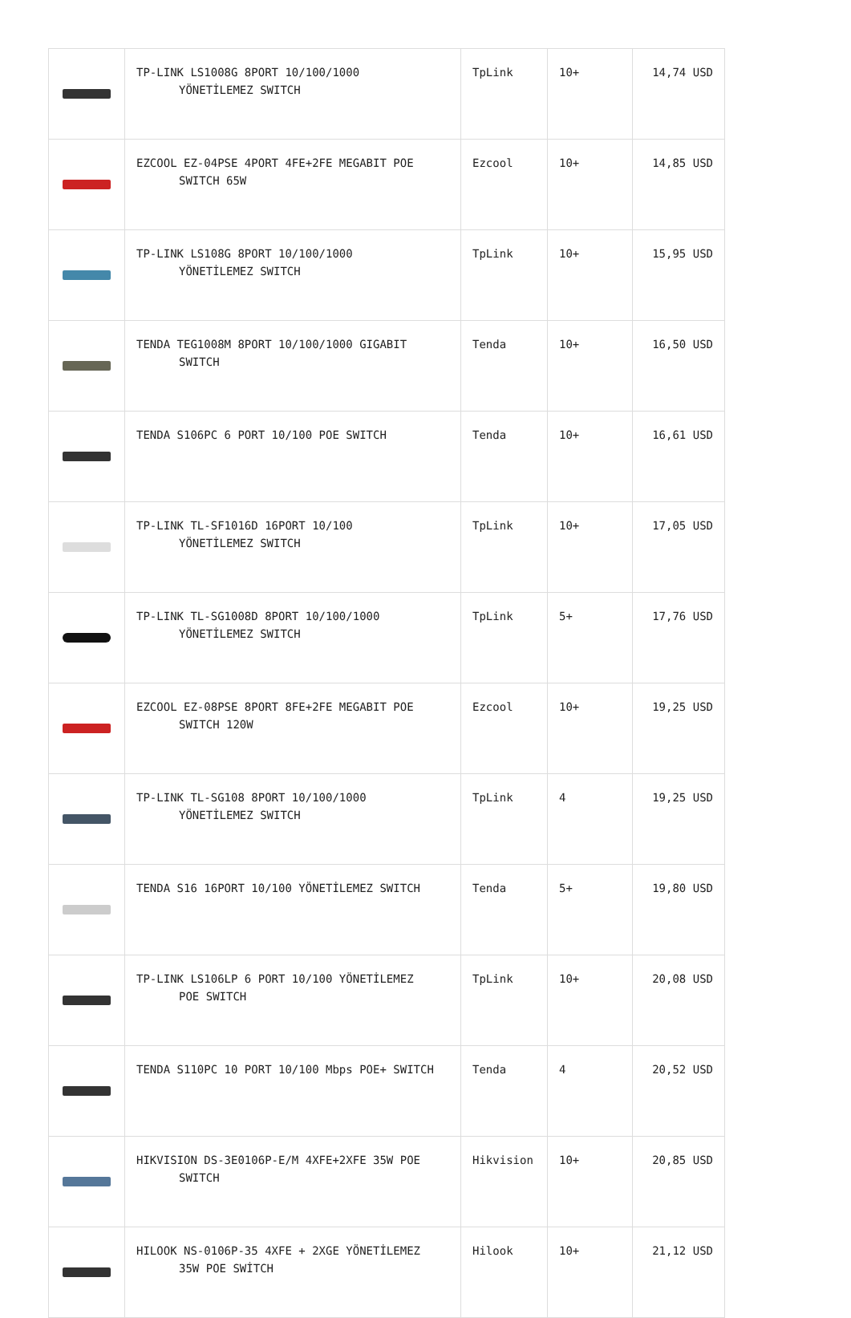| | TP-LINK LS1008G 8PORT 10/100/1000 YÖNETİLEMEZ SWITCH | TpLink | 10+ | 14,74 USD |
| | EZCOOL EZ-04PSE 4PORT 4FE+2FE MEGABIT POE SWITCH 65W | Ezcool | 10+ | 14,85 USD |
| | TP-LINK LS108G 8PORT 10/100/1000 YÖNETİLEMEZ SWITCH | TpLink | 10+ | 15,95 USD |
| | TENDA TEG1008M 8PORT 10/100/1000 GIGABIT SWITCH | Tenda | 10+ | 16,50 USD |
| | TENDA S106PC 6 PORT 10/100 POE SWITCH | Tenda | 10+ | 16,61 USD |
| | TP-LINK TL-SF1016D 16PORT 10/100 YÖNETİLEMEZ SWITCH | TpLink | 10+ | 17,05 USD |
| | TP-LINK TL-SG1008D 8PORT 10/100/1000 YÖNETİLEMEZ SWITCH | TpLink | 5+ | 17,76 USD |
| | EZCOOL EZ-08PSE 8PORT 8FE+2FE MEGABIT POE SWITCH 120W | Ezcool | 10+ | 19,25 USD |
| | TP-LINK TL-SG108 8PORT 10/100/1000 YÖNETİLEMEZ SWITCH | TpLink | 4 | 19,25 USD |
| | TENDA S16 16PORT 10/100 YÖNETİLEMEZ SWITCH | Tenda | 5+ | 19,80 USD |
| | TP-LINK LS106LP 6 PORT 10/100 YÖNETİLEMEZ POE SWITCH | TpLink | 10+ | 20,08 USD |
| | TENDA S110PC 10 PORT 10/100 Mbps POE+ SWITCH | Tenda | 4 | 20,52 USD |
| | HIKVISION DS-3E0106P-E/M 4XFE+2XFE 35W POE SWITCH | Hikvision | 10+ | 20,85 USD |
| | HILOOK NS-0106P-35 4XFE + 2XGE YÖNETİLEMEZ 35W POE SWİTCH | Hilook | 10+ | 21,12 USD |